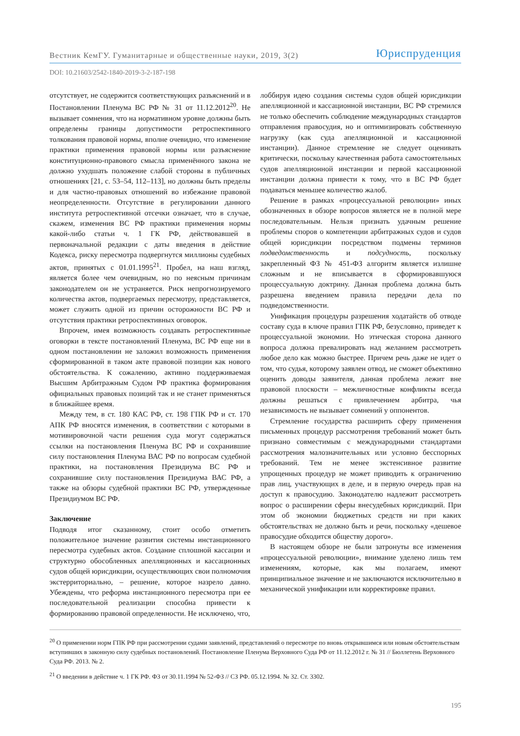Вестник КемГУ. Гуманитарные и общественные науки, 2019, 3(2) Юриспруденция
DOI: 10.21603/2542-1840-2019-3-2-187-198
отсутствует, не содержится соответствующих разъяснений и в Постановлении Пленума ВС РФ № 31 от 11.12.2012<sup>20</sup>. Не вызывает сомнения, что на нормативном уровне должны быть определены границы допустимости ретроспективного толкования правовой нормы, вполне очевидно, что изменение практики применения правовой нормы или разъяснение конституционно-правового смысла применённого закона не должно ухудшать положение слабой стороны в публичных отношениях [21, с. 53–54, 112–113], но должны быть пределы и для частно-правовых отношений во избежание правовой неопределенности. Отсутствие в регулировании данного института ретроспективной отсечки означает, что в случае, скажем, изменения ВС РФ практики применения нормы какой-либо статьи ч. 1 ГК РФ, действовавшей в первоначальной редакции с даты введения в действие Кодекса, риску пересмотра подвергнутся миллионы судебных актов, принятых с 01.01.1995<sup>21</sup>. Пробел, на наш взгляд, является более чем очевидным, но по неясным причинам законодателем он не устраняется. Риск непрогнозируемого количества актов, подвергаемых пересмотру, представляется, может служить одной из причин осторожности ВС РФ и отсутствия практики ретроспективных оговорок.
Впрочем, имея возможность создавать ретроспективные оговорки в тексте постановлений Пленума, ВС РФ еще ни в одном постановлении не заложил возможность применения сформированной в таком акте правовой позиции как нового обстоятельства. К сожалению, активно поддерживаемая Высшим Арбитражным Судом РФ практика формирования официальных правовых позиций так и не станет применяться в ближайшее время.
Между тем, в ст. 180 КАС РФ, ст. 198 ГПК РФ и ст. 170 АПК РФ вносятся изменения, в соответствии с которыми в мотивировочной части решения суда могут содержаться ссылки на постановления Пленума ВС РФ и сохранившие силу постановления Пленума ВАС РФ по вопросам судебной практики, на постановления Президиума ВС РФ и сохранившие силу постановления Президиума ВАС РФ, а также на обзоры судебной практики ВС РФ, утвержденные Президиумом ВС РФ.
Заключение
Подводя итог сказанному, стоит особо отметить положительное значение развития системы инстанционного пересмотра судебных актов. Создание сплошной кассации и структурно обособленных апелляционных и кассационных судов общей юрисдикции, осуществляющих свои полномочия экстерриториально, – решение, которое назрело давно. Убеждены, что реформа инстанционного пересмотра при ее последовательной реализации способна привести к формированию правовой определенности. Не исключено, что,
лоббируя идею создания системы судов общей юрисдикции апелляционной и кассационной инстанции, ВС РФ стремился не только обеспечить соблюдение международных стандартов отправления правосудия, но и оптимизировать собственную нагрузку (как суда апелляционной и кассационной инстанции). Данное стремление не следует оценивать критически, поскольку качественная работа самостоятельных судов апелляционной инстанции и первой кассационной инстанции должна привести к тому, что в ВС РФ будет подаваться меньшее количество жалоб.
Решение в рамках «процессуальной революции» иных обозначенных в обзоре вопросов является не в полной мере последовательным. Нельзя признать удачным решение проблемы споров о компетенции арбитражных судов и судов общей юрисдикции посредством подмены терминов подведомственность и подсудность, поскольку закрепленный ФЗ № 451-ФЗ алгоритм является излишне сложным и не вписывается в сформировавшуюся процессуальную доктрину. Данная проблема должна быть разрешена введением правила передачи дела по подведомственности.
Унификация процедуры разрешения ходатайств об отводе составу суда в ключе правил ГПК РФ, безусловно, приведет к процессуальной экономии. Но этическая сторона данного вопроса должна превалировать над желанием рассмотреть любое дело как можно быстрее. Причем речь даже не идет о том, что судья, которому заявлен отвод, не сможет объективно оценить доводы заявителя, данная проблема лежит вне правовой плоскости – межличностные конфликты всегда должны решаться с привлечением арбитра, чья независимость не вызывает сомнений у оппонентов.
Стремление государства расширить сферу применения письменных процедур рассмотрения требований может быть признано совместимым с международными стандартами рассмотрения малозначительных или условно бесспорных требований. Тем не менее экстенсивное развитие упрощенных процедур не может приводить к ограничению прав лиц, участвующих в деле, и в первую очередь прав на доступ к правосудию. Законодателю надлежит рассмотреть вопрос о расширении сферы внесудебных юрисдикций. При этом об экономии бюджетных средств ни при каких обстоятельствах не должно быть и речи, поскольку «дешевое правосудие обходится обществу дорого».
В настоящем обзоре не были затронуты все изменения «процессуальной революции», внимание уделено лишь тем изменениям, которые, как мы полагаем, имеют принципиальное значение и не заключаются исключительно в механической унификации или корректировке правил.
<sup>20</sup> О применении норм ГПК РФ при рассмотрении судами заявлений, представлений о пересмотре по вновь открывшимся или новым обстоятельствам вступивших в законную силу судебных постановлений. Постановление Пленума Верховного Суда РФ от 11.12.2012 г. № 31 // Бюллетень Верховного Суда РФ. 2013. № 2.
<sup>21</sup> О введении в действие ч. 1 ГК РФ. ФЗ от 30.11.1994 № 52-ФЗ // СЗ РФ. 05.12.1994. № 32. Ст. 3302.
195